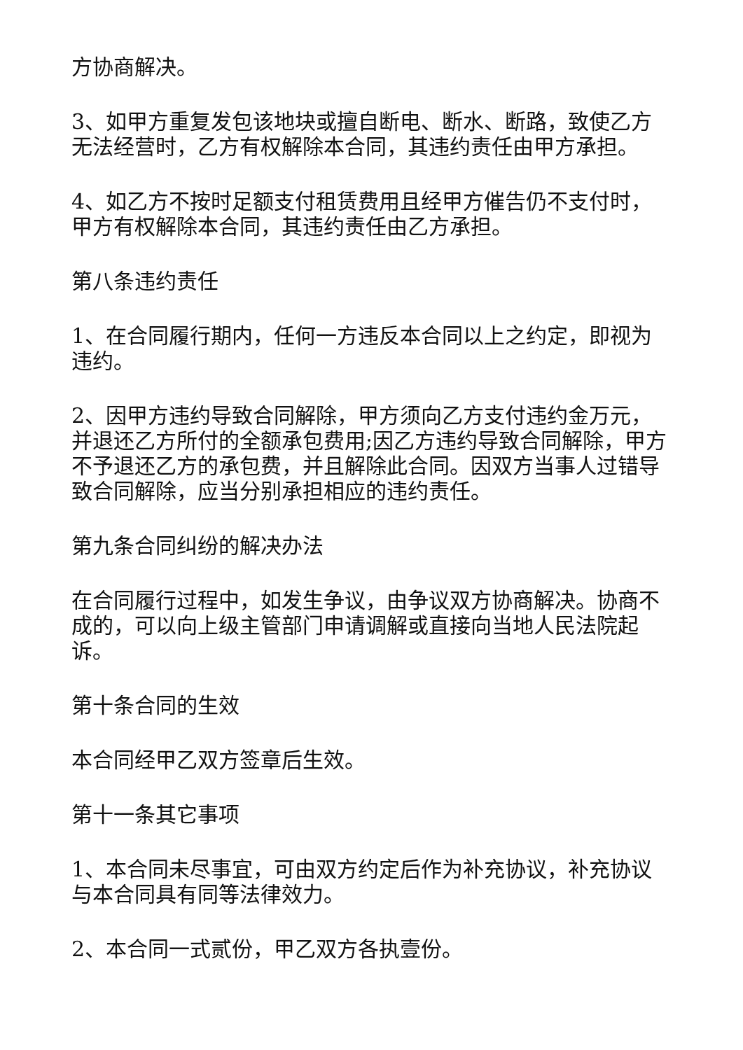方协商解决。
3、如甲方重复发包该地块或擅自断电、断水、断路，致使乙方无法经营时，乙方有权解除本合同，其违约责任由甲方承担。
4、如乙方不按时足额支付租赁费用且经甲方催告仍不支付时，甲方有权解除本合同，其违约责任由乙方承担。
第八条违约责任
1、在合同履行期内，任何一方违反本合同以上之约定，即视为违约。
2、因甲方违约导致合同解除，甲方须向乙方支付违约金万元，并退还乙方所付的全额承包费用;因乙方违约导致合同解除，甲方不予退还乙方的承包费，并且解除此合同。因双方当事人过错导致合同解除，应当分别承担相应的违约责任。
第九条合同纠纷的解决办法
在合同履行过程中，如发生争议，由争议双方协商解决。协商不成的，可以向上级主管部门申请调解或直接向当地人民法院起诉。
第十条合同的生效
本合同经甲乙双方签章后生效。
第十一条其它事项
1、本合同未尽事宜，可由双方约定后作为补充协议，补充协议与本合同具有同等法律效力。
2、本合同一式贰份，甲乙双方各执壹份。